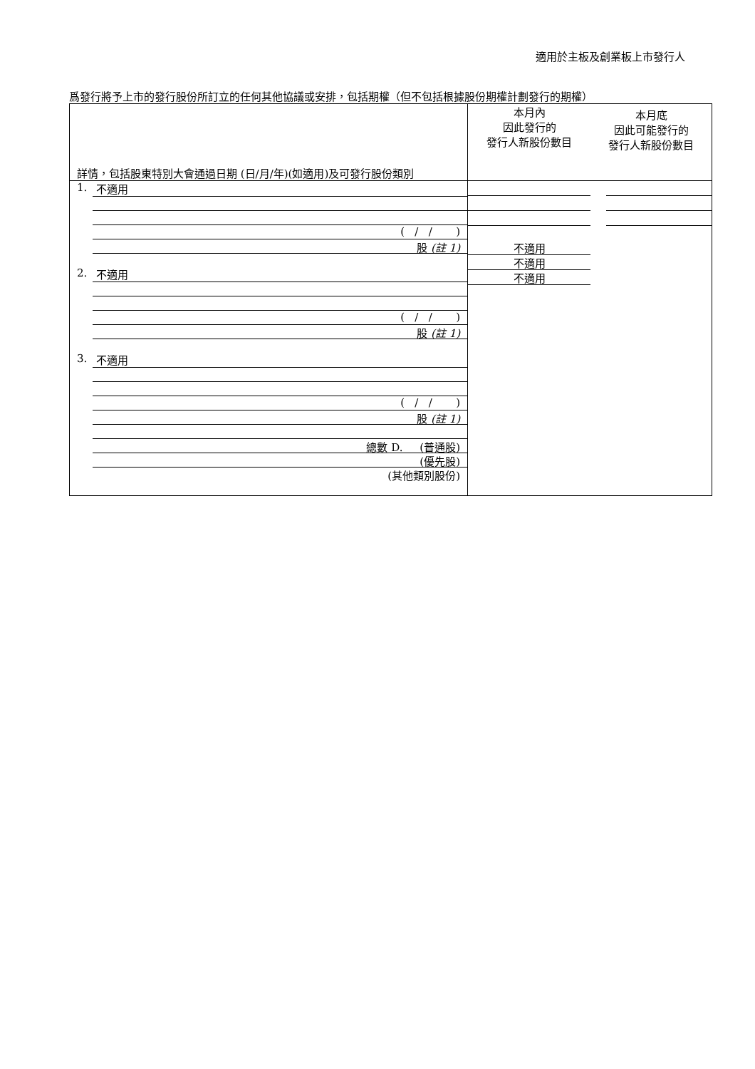適用於主板及創業板上市發行人
爲發行將予上市的發行股份所訂立的任何其他協議或安排，包括期權（但不包括根據股份期權計劃發行的期權）
| 詳情，包括股東特別大會通過日期 (日/月/年)(如適用)及可發行股份類別 | 本月內 因此發行的 發行人新股份數目 | 本月底 因此可能發行的 發行人新股份數目 |
| 1. 不適用 ( / / ) 股 (註 1) 2. 不適用 ( / / ) 股 (註 1) 3. 不適用 ( / / ) 股 (註 1) 總數 D. (普通股) (優先股) (其他類別股份) | 不適用 不適用 不適用 | |